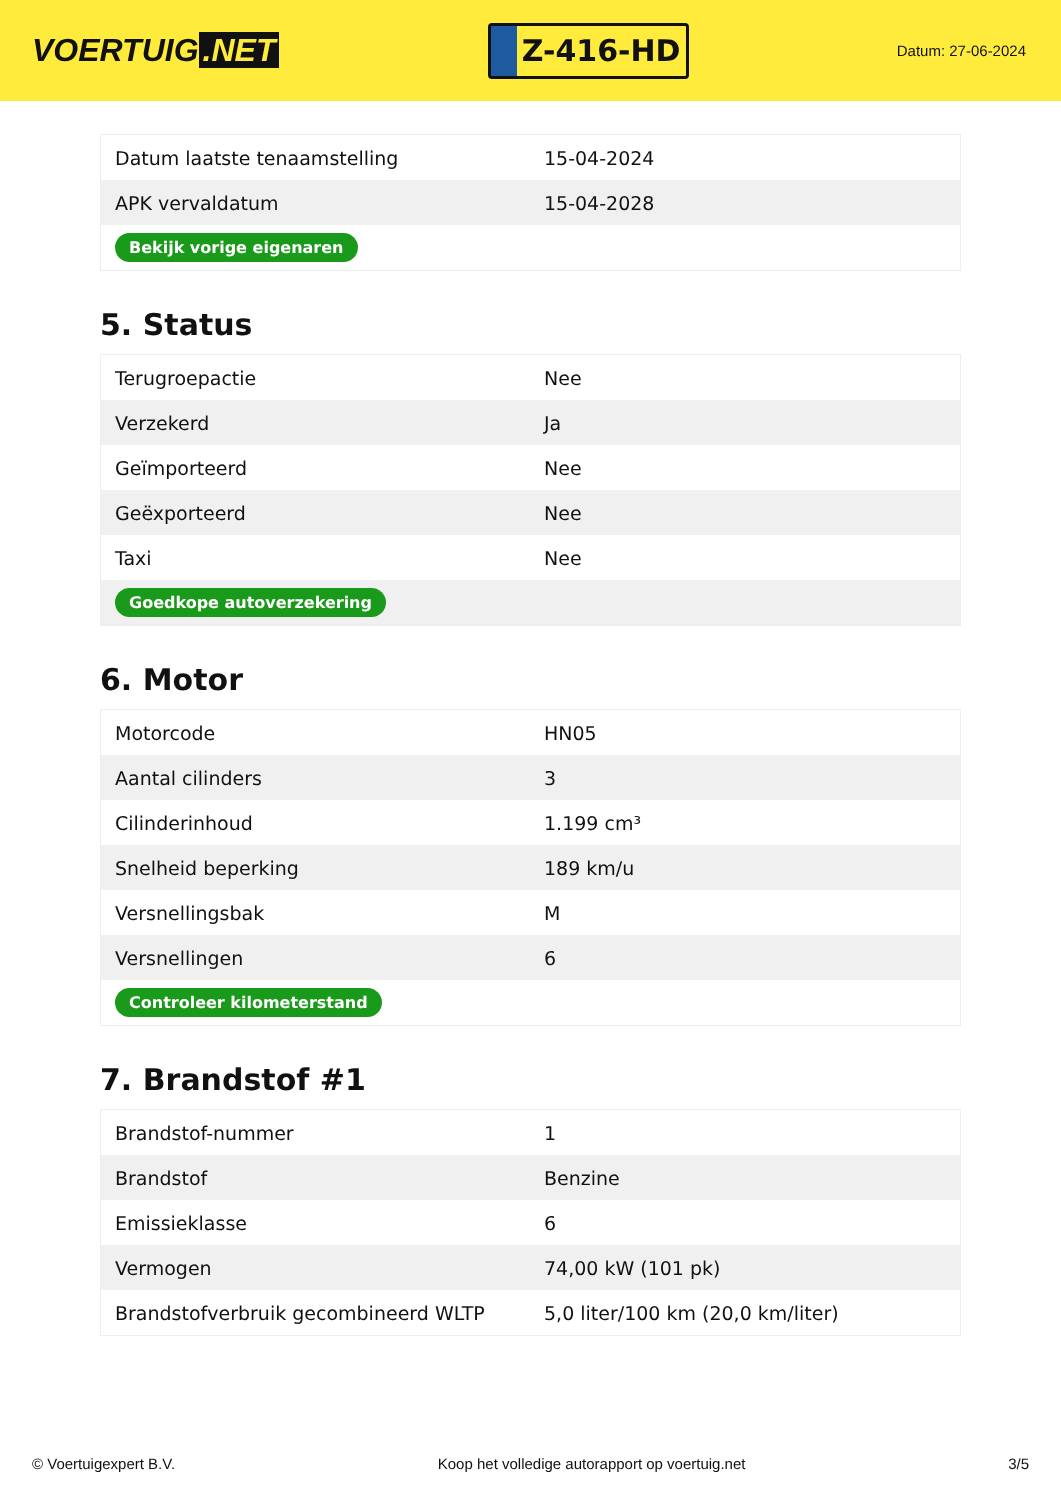VOERTUIG.NET
Z-416-HD
Datum: 27-06-2024
| Datum laatste tenaamstelling | 15-04-2024 |
| APK vervaldatum | 15-04-2028 |
| Bekijk vorige eigenaren | |
5. Status
| Terugroepactie | Nee |
| Verzekerd | Ja |
| Geïmporteerd | Nee |
| Geëxporteerd | Nee |
| Taxi | Nee |
| Goedkope autoverzekering | |
6. Motor
| Motorcode | HN05 |
| Aantal cilinders | 3 |
| Cilinderinhoud | 1.199 cm³ |
| Snelheid beperking | 189 km/u |
| Versnellingsbak | M |
| Versnellingen | 6 |
| Controleer kilometerstand | |
7. Brandstof #1
| Brandstof-nummer | 1 |
| Brandstof | Benzine |
| Emissieklasse | 6 |
| Vermogen | 74,00 kW (101 pk) |
| Brandstofverbruik gecombineerd WLTP | 5,0 liter/100 km (20,0 km/liter) |
© Voertuigexpert B.V. Koop het volledige autorapport op voertuig.net 3/5